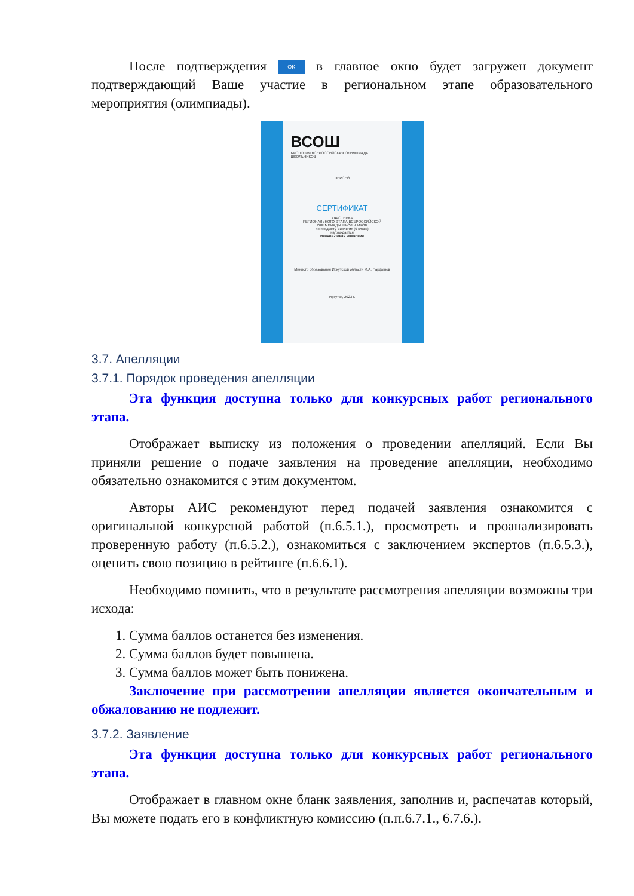После подтверждения OK в главное окно будет загружен документ подтверждающий Ваше участие в региональном этапе образовательного мероприятия (олимпиады).
ВСОШ
БИОЛОГИЯ ВСЕРОССИЙСКАЯ ОЛИМПИАДА ШКОЛЬНИКОВ
ПЕРСЕЙ
СЕРТИФИКАТ
УЧАСТНИКА
РЕГИОНАЛЬНОГО ЭТАПА ВСЕРОССИЙСКОЙ ОЛИМПИАДЫ ШКОЛЬНИКОВ
по предмету Биология (9 класс)
награждается
Иванов2 Иван Иванович
Министр образования Иркутской области М.А. Парфенов
Иркутск, 2023 г.
3.7. Апелляции
3.7.1. Порядок проведения апелляции
Эта функция доступна только для конкурсных работ регионального этапа.
Отображает выписку из положения о проведении апелляций. Если Вы приняли решение о подаче заявления на проведение апелляции, необходимо обязательно ознакомится с этим документом.
Авторы АИС рекомендуют перед подачей заявления ознакомится с оригинальной конкурсной работой (п.6.5.1.), просмотреть и проанализировать проверенную работу (п.6.5.2.), ознакомиться с заключением экспертов (п.6.5.3.), оценить свою позицию в рейтинге (п.6.6.1).
Необходимо помнить, что в результате рассмотрения апелляции возможны три исхода:
1. Сумма баллов останется без изменения.
2. Сумма баллов будет повышена.
3. Сумма баллов может быть понижена.
Заключение при рассмотрении апелляции является окончательным и обжалованию не подлежит.
3.7.2. Заявление
Эта функция доступна только для конкурсных работ регионального этапа.
Отображает в главном окне бланк заявления, заполнив и, распечатав который, Вы можете подать его в конфликтную комиссию (п.п.6.7.1., 6.7.6.).